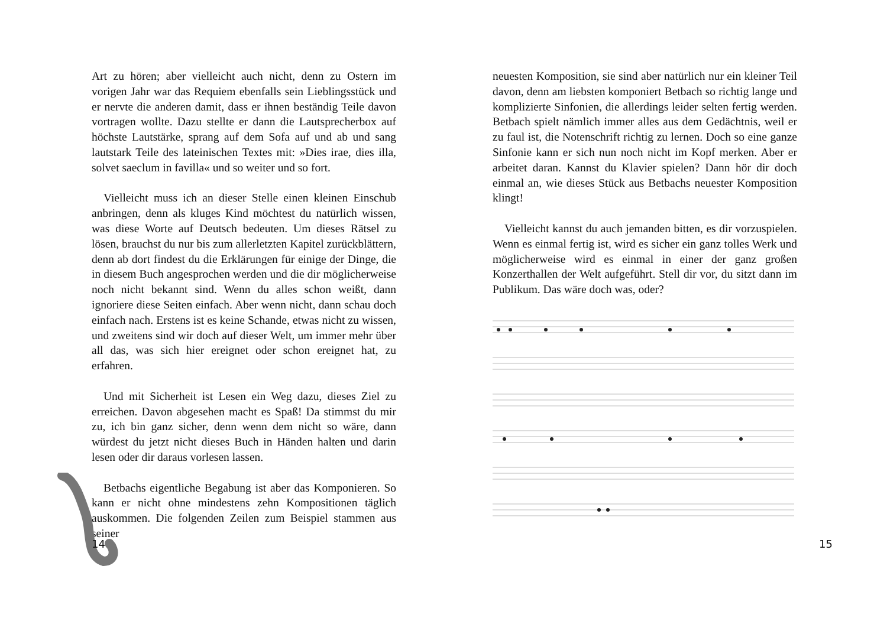Art zu hören; aber vielleicht auch nicht, denn zu Ostern im vorigen Jahr war das Requiem ebenfalls sein Lieblingsstück und er nervte die anderen damit, dass er ihnen beständig Teile davon vortragen wollte. Dazu stellte er dann die Lautsprecherbox auf höchste Lautstärke, sprang auf dem Sofa auf und ab und sang lautstark Teile des lateinischen Textes mit: »Dies irae, dies illa, solvet saeclum in favilla« und so weiter und so fort.
Vielleicht muss ich an dieser Stelle einen kleinen Einschub anbringen, denn als kluges Kind möchtest du natürlich wissen, was diese Worte auf Deutsch bedeuten. Um dieses Rätsel zu lösen, brauchst du nur bis zum allerletzten Kapitel zurückblättern, denn ab dort findest du die Erklärungen für einige der Dinge, die in diesem Buch angesprochen werden und die dir möglicherweise noch nicht bekannt sind. Wenn du alles schon weißt, dann ignoriere diese Seiten einfach. Aber wenn nicht, dann schau doch einfach nach. Erstens ist es keine Schande, etwas nicht zu wissen, und zweitens sind wir doch auf dieser Welt, um immer mehr über all das, was sich hier ereignet oder schon ereignet hat, zu erfahren.
Und mit Sicherheit ist Lesen ein Weg dazu, dieses Ziel zu erreichen. Davon abgesehen macht es Spaß! Da stimmst du mir zu, ich bin ganz sicher, denn wenn dem nicht so wäre, dann würdest du jetzt nicht dieses Buch in Händen halten und darin lesen oder dir daraus vorlesen lassen.
Betbachs eigentliche Begabung ist aber das Komponieren. So kann er nicht ohne mindestens zehn Kompositionen täglich auskommen. Die folgenden Zeilen zum Beispiel stammen aus seiner
14
neuesten Komposition, sie sind aber natürlich nur ein kleiner Teil davon, denn am liebsten komponiert Betbach so richtig lange und komplizierte Sinfonien, die allerdings leider selten fertig werden. Betbach spielt nämlich immer alles aus dem Gedächtnis, weil er zu faul ist, die Notenschrift richtig zu lernen. Doch so eine ganze Sinfonie kann er sich nun noch nicht im Kopf merken. Aber er arbeitet daran. Kannst du Klavier spielen? Dann hör dir doch einmal an, wie dieses Stück aus Betbachs neuester Komposition klingt!
Vielleicht kannst du auch jemanden bitten, es dir vorzuspielen. Wenn es einmal fertig ist, wird es sicher ein ganz tolles Werk und möglicherweise wird es einmal in einer der ganz großen Konzerthallen der Welt aufgeführt. Stell dir vor, du sitzt dann im Publikum. Das wäre doch was, oder?
15